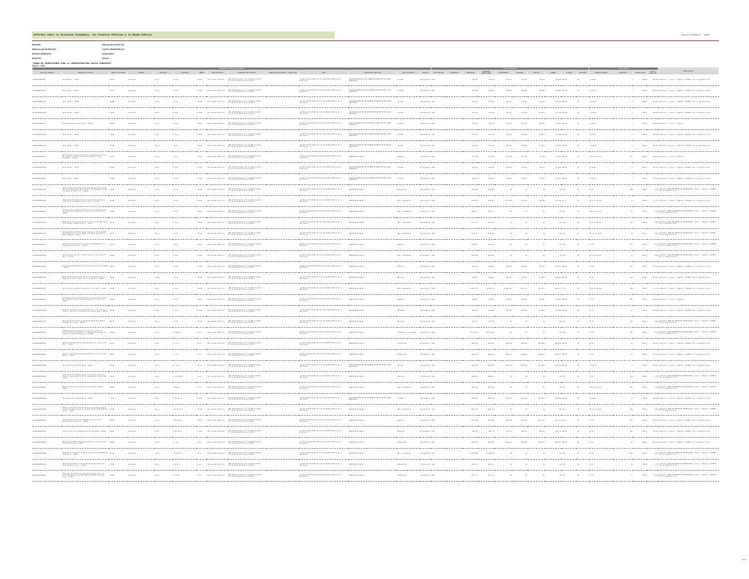Informes sobre la Situación Económica, las Finanzas Públicas y la Deuda Pública
Cuarto Trimestre 2016
REPORTE: GESTIÓN DE PROYECTOS
PERIODO QUE SE REPORTA: CUARTO TRIMESTRE 2016
ENTIDAD FEDERATIVA: GUANAJUATO
MUNICIPIO: CELAYA
"FONDO DE APORTACIONES PARA LA INFRAESTRUCTURA SOCIAL MUNICIPAL"
Total: 158
| Información General del Proyecto | | | | | | | | | | | | | | Avance Financiero | | | | | | | | | | Avance Físico | | | | Observaciones |
| --- | --- | --- | --- | --- | --- | --- | --- | --- | --- | --- | --- | --- | --- | --- | --- | --- | --- | --- | --- | --- | --- | --- | --- | --- | --- | --- | --- | --- |
| Clave del Proyecto | Nombre del Proyecto | Número de Proyecto | Entidad | Municipio | Localidad | Ámbito | Tipo de Recurso | Programa Fondo Convenio | Programa Fondo Convenio - Específico | Ramo | Institución Ejecutora | Tipo de Proyecto | Estatus | Ciclo Recurso | Presupuesto | Modificado | Recaudado (Ministrado) | Comprometido | Devengado | Ejercido | Pagado | % Avance | Reintegro | Unidad de Medida | Población | Avance Anual | Avance Acumulado | |
| GUA16160300766447 | Imuvi Sedatu - 243782 | 243782 | Guanajuato | Celaya | Celaya | Urbano | Aportaciones Federales | I004 FAIS Municipal y de las Demarcaciones Territoriales del Distrito Federal | | 33-Aportaciones Federales para Entidades Federativas y Municipios | INSTITUTO MUNICIPAL DE VIVIENDA DE MUNICIPIO DE CELAYA GUANAJUATO | Vivienda | En Ejecución | 2016 | | $40,929 | $40,929 | $40,929 | $40,929 | $40,929 | $40,929 | 100.00 | $0 | Vivienda | 1 | 100.00 | 100.00 | Financiera: / Física: / Registro: SISTEMA: Pasa al siguiente nivel. |
| GUA16160300766448 | Imuvi Sedatu - 243769 | 243769 | Guanajuato | Celaya | Celaya | Urbano | Aportaciones Federales | I004 FAIS Municipal y de las Demarcaciones Territoriales del Distrito Federal | | 33-Aportaciones Federales para Entidades Federativas y Municipios | INSTITUTO MUNICIPAL DE VIVIENDA DE MUNICIPIO DE CELAYA GUANAJUATO | Vivienda | En Ejecución | 2016 | | $81,858 | $81,858 | $81,858 | $81,858 | $81,858 | $81,858 | 100.00 | $0 | Vivienda | 2 | 100.00 | 100.00 | Financiera: / Física: / Registro: SISTEMA: Pasa al siguiente nivel. |
| GUA16160300766449 | Imuvi Sedatu - 243885 | 243885 | Guanajuato | Celaya | Celaya | Urbano | Aportaciones Federales | I004 FAIS Municipal y de las Demarcaciones Territoriales del Distrito Federal | | 33-Aportaciones Federales para Entidades Federativas y Municipios | INSTITUTO MUNICIPAL DE VIVIENDA DE MUNICIPIO DE CELAYA GUANAJUATO | Vivienda | En Ejecución | 2016 | | $40,929 | $40,929 | $40,929 | $40,929 | $40,929 | $40,929 | 100.00 | $0 | Vivienda | 1 | 100.00 | 100.00 | Financiera: / Física: / Registro: SISTEMA: Pasa al siguiente nivel. |
| GUA16160300766450 | Imuvi Sedatu - 243813 | 243813 | Guanajuato | Celaya | Celaya | Urbano | Aportaciones Federales | I004 FAIS Municipal y de las Demarcaciones Territoriales del Distrito Federal | | 33-Aportaciones Federales para Entidades Federativas y Municipios | INSTITUTO MUNICIPAL DE VIVIENDA DE MUNICIPIO DE CELAYA GUANAJUATO | Vivienda | En Ejecución | 2016 | | $40,929 | $40,929 | $40,929 | $40,929 | $40,929 | $40,929 | 100.00 | $0 | Vivienda | 1 | 100.00 | 100.00 | Financiera: / Física: / Registro: SISTEMA: Pasa al siguiente nivel. |
| GUA16160300766451 | Mejoramiento De Vivienda Imuvi - 243201 | 243201 | Guanajuato | Celaya | Celaya | Urbano | Aportaciones Federales | I004 FAIS Municipal y de las Demarcaciones Territoriales del Distrito Federal | | 33-Aportaciones Federales para Entidades Federativas y Municipios | INSTITUTO MUNICIPAL DE VIVIENDA DE MUNICIPIO DE CELAYA GUANAJUATO | Vivienda | En Ejecución | 2016 | | $53,695 | $53,695 | $53,695 | $53,695 | $53,695 | $53,695 | 100.00 | $0 | Vivienda | 1 | 100.00 | 100.00 | Financiera: / Física: / Registro: |
| GUA16160300766452 | Imuvi Sedatu - 243836 | 243836 | Guanajuato | Celaya | Celaya | Urbano | Aportaciones Federales | I004 FAIS Municipal y de las Demarcaciones Territoriales del Distrito Federal | | 33-Aportaciones Federales para Entidades Federativas y Municipios | INSTITUTO MUNICIPAL DE VIVIENDA DE MUNICIPIO DE CELAYA GUANAJUATO | Vivienda | En Ejecución | 2016 | | $40,929 | $40,929 | $40,929 | $40,929 | $40,929 | $40,929 | 100.00 | $0 | Vivienda | 1 | 100.00 | 100.00 | Financiera: / Física: / Registro: SISTEMA: Pasa al siguiente nivel. |
| GUA16160300766453 | Imuvi Sedatu - 244020 | 244020 | Guanajuato | Celaya | Celaya | Urbano | Aportaciones Federales | I004 FAIS Municipal y de las Demarcaciones Territoriales del Distrito Federal | | 33-Aportaciones Federales para Entidades Federativas y Municipios | INSTITUTO MUNICIPAL DE VIVIENDA DE MUNICIPIO DE CELAYA GUANAJUATO | Vivienda | En Ejecución | 2016 | | $40,929 | $40,929 | $40,929 | $40,929 | $40,929 | $40,929 | 100.00 | $0 | Vivienda | 1 | 100.00 | 100.00 | Financiera: / Física: / Registro: SISTEMA: Pasa al siguiente nivel. |
| GUA16160300766454 | Reforzamiento De Barda Perimetral Y Suministro De Pintura De La Escuela Primaria Juan Zumarraga De La Colonia Cuauhtemoc - 243799 | 243799 | Guanajuato | Celaya | Celaya | Urbano | Aportaciones Federales | I004 FAIS Municipal y de las Demarcaciones Territoriales del Distrito Federal | | 33-Aportaciones Federales para Entidades Federativas y Municipios | MUNICIPIO DE CELAYA | Educación | En Ejecución | 2016 | | $77,560 | $77,560 | $77,560 | $77,560 | $77,560 | $77,560 | 100.00 | $0 | Metros lineales | 194 | 100.00 | 100.00 | Financiera: / Física: / Registro: |
| GUA16160300766455 | Imuvi Sedatu - 243793 | 243793 | Guanajuato | Celaya | Celaya | Urbano | Aportaciones Federales | I004 FAIS Municipal y de las Demarcaciones Territoriales del Distrito Federal | | 33-Aportaciones Federales para Entidades Federativas y Municipios | INSTITUTO MUNICIPAL DE VIVIENDA DE MUNICIPIO DE CELAYA GUANAJUATO | Vivienda | En Ejecución | 2016 | | $40,929 | $40,929 | $40,929 | $40,929 | $40,929 | $40,929 | 100.00 | $0 | Vivienda | 1 | 100.00 | 100.00 | Financiera: / Física: / Registro: SISTEMA: Pasa al siguiente nivel. |
| GUA16160300766456 | Imuvi Sedatu - 243915 | 243915 | Guanajuato | Celaya | Celaya | Urbano | Aportaciones Federales | I004 FAIS Municipal y de las Demarcaciones Territoriales del Distrito Federal | | 33-Aportaciones Federales para Entidades Federativas y Municipios | INSTITUTO MUNICIPAL DE VIVIENDA DE MUNICIPIO DE CELAYA GUANAJUATO | Vivienda | En Ejecución | 2016 | | $40,929 | $40,929 | $40,929 | $40,929 | $40,929 | $40,929 | 100.00 | $0 | Vivienda | 1 | 100.00 | 100.00 | Financiera: / Física: / Registro: SISTEMA: Pasa al siguiente nivel. |
| GUA16160300766457 | Ampliacion De Red De Distribución De Energia Electrica En Las Calles Santa Ines Santa Teresa Y Los Caminantes Tramo Prol Emiliano Zapata A S - 235252 | 235252 | Guanajuato | Celaya | Celaya | Urbano | Aportaciones Federales | I004 FAIS Municipal y de las Demarcaciones Territoriales del Distrito Federal | | 33-Aportaciones Federales para Entidades Federativas y Municipios | MUNICIPIO DE CELAYA | Urbanización | En Ejecución | 2016 | | $430,000 | $430,000 | $0 | $0 | $0 | $0 | 0.00 | $0 | Otros | 100 | 100.00 | 0.00 | Financiera: OBRA EN PROCESO DE CONTRATACIÓN / Física: / Registro: SISTEMA: Pasa al siguiente nivel. |
| GUA16160300766458 | Construccion De Red De Drenaje Calle Lago De Camecuaro Tramo De La Calle Monte Tauro Al Norte - 234926 | 234926 | Guanajuato | Celaya | Celaya | Urbano | Aportaciones Federales | I004 FAIS Municipal y de las Demarcaciones Territoriales del Distrito Federal | | 33-Aportaciones Federales para Entidades Federativas y Municipios | MUNICIPIO DE CELAYA | Agua y saneamiento | En Ejecución | 2016 | | $122,587 | $122,587 | $122,587 | $39,483 | $39,483 | $39,483 | 32.21 | $0 | Metros lineales | 75 | 100.00 | 32.21 | Financiera: / Física: / Registro: SISTEMA: Pasa al siguiente nivel. |
| GUA16160300766459 | Ampliacion De La Red De Drenaje De La Priv Cienega Tramo Calle Dos Rios A Fondo De La Calle Col Villas De Celaya - 234883 | 234883 | Guanajuato | Celaya | Celaya | Urbano | Aportaciones Federales | I004 FAIS Municipal y de las Demarcaciones Territoriales del Distrito Federal | | 33-Aportaciones Federales para Entidades Federativas y Municipios | MUNICIPIO DE CELAYA | Agua y saneamiento | En Ejecución | 2016 | | $190,357 | $190,357 | $0 | $0 | $0 | $0 | 0.00 | $0 | Metros lineales | 80 | 100.00 | 0.00 | Financiera: OBRA EN PROCESO DE CONTRATACIÓN / Física: / Registro: SISTEMA: Pasa al siguiente nivel. |
| GUA16160300766460 | Rehabilitacion De La Red De Drenaje De La Calle Roma Tramo Calle Venecia A Fondo De Calle - 232427 | 232427 | Guanajuato | Celaya | Celaya | Urbano | Aportaciones Federales | I004 FAIS Municipal y de las Demarcaciones Territoriales del Distrito Federal | | 33-Aportaciones Federales para Entidades Federativas y Municipios | MUNICIPIO DE CELAYA | Agua y saneamiento | En Ejecución | 2016 | | $342,797 | $342,797 | $0 | $0 | $0 | $0 | 0.00 | $0 | Metros lineales | 210 | 100.00 | 0.00 | Financiera: OBRA EN PROCESO DE CONTRATACIÓN / Física: / Registro: SISTEMA: Pasa al siguiente nivel. |
| GUA16160300766461 | Ampliacion De La Red De Drenaje Sanitario Y De La Red De Agua Potable De La Calle Nogal Tramo Redes Existentes A Calle Tabachin - 234774 | 234774 | Guanajuato | Celaya | Celaya | Urbano | Aportaciones Federales | I004 FAIS Municipal y de las Demarcaciones Territoriales del Distrito Federal | | 33-Aportaciones Federales para Entidades Federativas y Municipios | MUNICIPIO DE CELAYA | Agua y saneamiento | En Ejecución | 2016 | | $379,982 | $379,982 | $0 | $0 | $0 | $0 | 0.00 | $0 | Metros lineales | 25 | 100.00 | 0.00 | Financiera: OBRA EN PROCESO DE CONTRATACIÓN / Física: / Registro: SISTEMA: Pasa al siguiente nivel. |
| GUA16160300766462 | Rehabilitacion De Aulas Del Jardin De Niñosemerma De La Colonia Emiliano Zapata - 232493 | 232493 | Guanajuato | Celaya | Celaya | Urbano | Aportaciones Federales | I004 FAIS Municipal y de las Demarcaciones Territoriales del Distrito Federal | | 33-Aportaciones Federales para Entidades Federativas y Municipios | MUNICIPIO DE CELAYA | Educación | En Ejecución | 2016 | | $666,554 | $666,554 | $0 | $0 | $0 | $0 | 0.00 | $0 | Otros | 250 | 100.00 | 0.00 | Financiera: OBRA EN PROCESO DE CONTRATACIÓN / Física: / Registro: SISTEMA: Pasa al siguiente nivel. |
| GUA16160300766464 | Red De Drenaje Prol Ajo Tramo De Jalisco A Ajo Santa Rita Norte - 212210 | 212210 | Guanajuato | Celaya | Celaya | Urbano | Aportaciones Federales | I004 FAIS Municipal y de las Demarcaciones Territoriales del Distrito Federal | | 33-Aportaciones Federales para Entidades Federativas y Municipios | MUNICIPIO DE CELAYA | Agua y saneamiento | En Ejecución | 2016 | | $120,086 | $120,086 | $0 | $0 | $0 | $0 | 0.00 | $0 | Metros lineales | 75 | 100.00 | 0.00 | Financiera: OBRA EN PROCESO DE CONTRATACIÓN / Física: / Registro: SISTEMA: Pasa al siguiente nivel. |
| GUA16160300766465 | Mejoramiento De Aula Del Jardin De Niños Jaime Torres Bodet - 209732 | 209732 | Guanajuato | Celaya | Celaya | Urbano | Aportaciones Federales | I004 FAIS Municipal y de las Demarcaciones Territoriales del Distrito Federal | | 33-Aportaciones Federales para Entidades Federativas y Municipios | MUNICIPIO DE CELAYA | Educación | En Ejecución | 2016 | | $13,993 | $13,993 | $13,993 | $13,993 | $13,993 | $13,993 | 100.00 | $0 | Otros | 239 | 100.00 | 100.00 | Financiera: / Física: / Registro: SISTEMA: Pasa al siguiente nivel. |
| GUA16160300766466 | Reforzamiento De Barda Perimetral De La Escuela Primaria Diego Rivera De La Colonia Tierra Y Libertad - 209853 | 209853 | Guanajuato | Celaya | Celaya | Urbano | Aportaciones Federales | I004 FAIS Municipal y de las Demarcaciones Territoriales del Distrito Federal | | 33-Aportaciones Federales para Entidades Federativas y Municipios | MUNICIPIO DE CELAYA | Educación | En Ejecución | 2016 | | $40,827 | $40,827 | $40,827 | $40,827 | $40,827 | $40,827 | 100.00 | $0 | Otros | 229 | 100.00 | 100.00 | Financiera: / Física: / Registro: SISTEMA: Pasa al siguiente nivel. |
| GUA16160300766467 | Ampliacion De La Red De Drenaje En La Col Lagos - 212266 | 212266 | Guanajuato | Celaya | Celaya | Urbano | Aportaciones Federales | I004 FAIS Municipal y de las Demarcaciones Territoriales del Distrito Federal | | 33-Aportaciones Federales para Entidades Federativas y Municipios | MUNICIPIO DE CELAYA | Agua y saneamiento | En Ejecución | 2016 | | $1,052,478 | $1,052,478 | $1,052,478 | $341,147 | $341,147 | $341,147 | 32.41 | $0 | Metros lineales | 885 | 100.00 | 32.41 | Financiera: / Física: / Registro: SISTEMA: Pasa al siguiente nivel. |
| GUA16160300766468 | Mejoramiento De La Barda Perimetral Con Aplanado Y Pintura De La Escuela Primaria Miguel Hidalgo Col Tres Guerras - 210163 | 210163 | Guanajuato | Celaya | Celaya | Urbano | Aportaciones Federales | I004 FAIS Municipal y de las Demarcaciones Territoriales del Distrito Federal | | 33-Aportaciones Federales para Entidades Federativas y Municipios | MUNICIPIO DE CELAYA | Educación | En Ejecución | 2016 | | $68,087 | $68,087 | $68,087 | $68,087 | $68,087 | $68,087 | 100.00 | $0 | Otros | 200 | 100.00 | 100.00 | Financiera: / Física: / Registro: |
| GUA16160300766469 | Rehabilitacion Electrica Y Barda Perimetral De La Escuela Primaria Jose Maria Luis Mora De La Colonia Lagos - 209945 | 209945 | Guanajuato | Celaya | Celaya | Urbano | Aportaciones Federales | I004 FAIS Municipal y de las Demarcaciones Territoriales del Distrito Federal | | 33-Aportaciones Federales para Entidades Federativas y Municipios | MUNICIPIO DE CELAYA | Educación | En Ejecución | 2016 | | $99,003 | $99,003 | $99,003 | $99,003 | $99,003 | $99,003 | 100.00 | $0 | Otros | 446 | 100.00 | 100.00 | Financiera: / Física: / Registro: SISTEMA: Pasa al siguiente nivel. |
| GUA16160300766470 | Mejoramiento De Aula En El Jardin De Niños Jose Joaquin Fernandez De Lizardi - 209767 | 209767 | Guanajuato | Celaya | Celaya | Urbano | Aportaciones Federales | I004 FAIS Municipal y de las Demarcaciones Territoriales del Distrito Federal | | 33-Aportaciones Federales para Entidades Federativas y Municipios | MUNICIPIO DE CELAYA | Educación | En Ejecución | 2016 | | $42,047 | $42,047 | $0 | $0 | $0 | $0 | 0.00 | $0 | Otros | 109 | 100.00 | 0.00 | Financiera: OBRA EN PROCESO DE CONTRATACIÓN / Física: / Registro: SISTEMA: Pasa al siguiente nivel. |
| GUA16160300766498 | Rehabilitacion De Camino Rural A Base De Carpeta De Concreto Asfaltico Camino A La Comunidad De Los Aguirres Tramo Carr Juventino Rosas Marl - 253892 | 253892 | Guanajuato | Celaya | Los Aguirre | Rural | Aportaciones Federales | I004 FAIS Municipal y de las Demarcaciones Territoriales del Distrito Federal | | 33-Aportaciones Federales para Entidades Federativas y Municipios | MUNICIPIO DE CELAYA | Transportes y vialidades | En Ejecución | 2016 | | $3,774,684 | $3,774,684 | $0 | $0 | $0 | $0 | 0.00 | $0 | Otros | 386 | 100.00 | 0.00 | Financiera: OBRA EN PROCESO DE CONTRATACIÓN / Física: / Registro: SISTEMA: Pasa al siguiente nivel. |
| GUA16160300766499 | Ampliacion De Red De Distribucion Electrica Calle Privada Perez - 236174 | 236174 | Guanajuato | Celaya | La Cruz | Rural | Aportaciones Federales | I004 FAIS Municipal y de las Demarcaciones Territoriales del Distrito Federal | | 33-Aportaciones Federales para Entidades Federativas y Municipios | MUNICIPIO DE CELAYA | Urbanización | En Ejecución | 2016 | | $158,250 | $158,250 | $158,250 | $158,250 | $158,250 | $158,250 | 100.00 | $0 | Otros | 35 | 100.00 | 100.00 | Financiera: / Física: / Registro: SISTEMA: Pasa al siguiente nivel. |
| GUA16160300766500 | Ampliacion De Red De Distribucion Electrica Calle Privada Aguirre - 235372 | 235372 | Guanajuato | Celaya | La Cruz | Rural | Aportaciones Federales | I004 FAIS Municipal y de las Demarcaciones Territoriales del Distrito Federal | | 33-Aportaciones Federales para Entidades Federativas y Municipios | MUNICIPIO DE CELAYA | Urbanización | En Ejecución | 2016 | | $268,296 | $268,296 | $268,296 | $268,296 | $268,296 | $268,296 | 100.00 | $0 | Otros | 40 | 100.00 | 100.00 | Financiera: / Física: / Registro: SISTEMA: Pasa al siguiente nivel. |
| GUA16160300766501 | Mejoramiento De Vivienda Imuvi - 243533 | 243533 | Guanajuato | Celaya | El Cuije | Rural | Aportaciones Federales | I004 FAIS Municipal y de las Demarcaciones Territoriales del Distrito Federal | | 33-Aportaciones Federales para Entidades Federativas y Municipios | INSTITUTO MUNICIPAL DE VIVIENDA DE MUNICIPIO DE CELAYA GUANAJUATO | Vivienda | En Ejecución | 2016 | | $145,578 | $145,578 | $145,578 | $145,578 | $145,578 | $145,578 | 100.00 | $0 | Vivienda | 3 | 100.00 | 100.00 | Financiera: / Física: / Registro: SISTEMA: Pasa al siguiente nivel. |
| GUA16160300766502 | Construcción De Comedor Escolar Y Cocina En La Escuela Primaria Vicente Guerrero En La Comunidad De Los Galvanes - 254297 | 254297 | Guanajuato | Celaya | Los Galvanes | Rural | Aportaciones Federales | I004 FAIS Municipal y de las Demarcaciones Territoriales del Distrito Federal | | 33-Aportaciones Federales para Entidades Federativas y Municipios | MUNICIPIO DE CELAYA | Educación | En Ejecución | 2016 | | $668,521 | $668,521 | $0 | $0 | $0 | $0 | 0.00 | $0 | Otros | 125 | 100.00 | 0.00 | Financiera: OBRA EN PROCESO DE CONTRATACIÓN / Física: / Registro: SISTEMA: Pasa al siguiente nivel. |
| GUA16160300766503 | Red De Drenaje Sanitario En La Calle Ignacio Allende - 255306 | 255306 | Guanajuato | Celaya | Jáuregui | Rural | Aportaciones Federales | I004 FAIS Municipal y de las Demarcaciones Territoriales del Distrito Federal | | 33-Aportaciones Federales para Entidades Federativas y Municipios | MUNICIPIO DE CELAYA | Agua y saneamiento | En Ejecución | 2016 | | $907,053 | $907,053 | $0 | $0 | $0 | $0 | 0.00 | $0 | Metros lineales | 210 | 100.00 | 0.00 | Financiera: OBRA EN PROCESO DE CONTRATACIÓN / Física: / Registro: SISTEMA: Pasa al siguiente nivel. |
| GUA16160300766504 | Mejoramiento De Vivienda Imuvi - 243644 | 243644 | Guanajuato | Celaya | Juan Martín | Urbano | Aportaciones Federales | I004 FAIS Municipal y de las Demarcaciones Territoriales del Distrito Federal | | 33-Aportaciones Federales para Entidades Federativas y Municipios | INSTITUTO MUNICIPAL DE VIVIENDA DE MUNICIPIO DE CELAYA GUANAJUATO | Vivienda | En Ejecución | 2016 | | $753,395 | $753,395 | $753,395 | $753,395 | $753,395 | $753,395 | 100.00 | $0 | Vivienda | 16 | 100.00 | 100.00 | Financiera: / Física: / Registro: SISTEMA: Pasa al siguiente nivel. |
| GUA16160300766505 | Rehabilitacion De La Red De Drenaje Calle Ignacio Ramirez Tramo Calle Benito Juarez A Camino A Trojes Comunidad Juan Martin - 226354 | 226354 | Guanajuato | Celaya | Juan Martín | Urbano | Aportaciones Federales | I004 FAIS Municipal y de las Demarcaciones Territoriales del Distrito Federal | | 33-Aportaciones Federales para Entidades Federativas y Municipios | MUNICIPIO DE CELAYA | Agua y saneamiento | En Ejecución | 2016 | | $669,315 | $669,315 | $0 | $0 | $0 | $0 | 0.00 | $0 | Metros lineales | 185 | 100.00 | 0.00 | Financiera: OBRA EN PROCESO DE CONTRATACIÓN / Física: / Registro: SISTEMA: Pasa al siguiente nivel. |
| GUA16160300766506 | Barda Perimetral De La Telesecundaria Treinta De La Comunidad De Juan Martin - 210360 | 210360 | Guanajuato | Celaya | Juan Martín | Urbano | Aportaciones Federales | I004 FAIS Municipal y de las Demarcaciones Territoriales del Distrito Federal | | 33-Aportaciones Federales para Entidades Federativas y Municipios | MUNICIPIO DE CELAYA | Educación | En Ejecución | 2016 | | $321,828 | $321,828 | $321,828 | $321,423 | $321,423 | $321,423 | 99.87 | $0 | Otros | 180 | 100.00 | 100.00 | Financiera: / Física: / Registro: SISTEMA: Pasa al siguiente nivel. |
| GUA16160300766507 | Piso De Loseta Para Videobachillerato Del Sabes - 210465 | 210465 | Guanajuato | Celaya | Juan Martín | Urbano | Aportaciones Federales | I004 FAIS Municipal y de las Demarcaciones Territoriales del Distrito Federal | | 33-Aportaciones Federales para Entidades Federativas y Municipios | MUNICIPIO DE CELAYA | Educación | En Ejecución | 2016 | | $50,731 | $50,731 | $50,731 | $50,731 | $50,731 | $50,731 | 100.00 | $0 | Otros | 100 | 100.00 | 100.00 | Financiera: / Física: / Registro: SISTEMA: Pasa al siguiente nivel. |
| GUA16160300766508 | Ampliacion De Red De Distribucion Electrica Calle Tercera Privada Revolucion - 235612 | 235612 | Guanajuato | Celaya | La Luz | Rural | Aportaciones Federales | I004 FAIS Municipal y de las Demarcaciones Territoriales del Distrito Federal | | 33-Aportaciones Federales para Entidades Federativas y Municipios | MUNICIPIO DE CELAYA | Urbanización | En Ejecución | 2016 | | $252,012 | $252,012 | $252,012 | $252,012 | $252,012 | $252,012 | 100.00 | $0 | Otros | 50 | 100.00 | 100.00 | Financiera: / Física: / Registro: SISTEMA: Pasa al siguiente nivel. |
| GUA16160300766509 | Construccion Recolector De Agua Pluvial En La Comunidad De Los Mancera - 226336 | 226336 | Guanajuato | Celaya | Los Mancera | Rural | Aportaciones Federales | I004 FAIS Municipal y de las Demarcaciones Territoriales del Distrito Federal | | 33-Aportaciones Federales para Entidades Federativas y Municipios | MUNICIPIO DE CELAYA | Agua y saneamiento | En Ejecución | 2016 | | $1,500,000 | $1,500,000 | $0 | $0 | $0 | $0 | 0.00 | $0 | Otros | 2,250 | 100.00 | 0.00 | Financiera: OBRA EN PROCESO DE CONTRATACIÓN / Física: / Registro: SISTEMA: Pasa al siguiente nivel. |
| GUA16160300766510 | Ampliacion De Red De Distribución De Energia Electrica Calle Francisco Villa - 247318 | 247318 | Guanajuato | Celaya | Ojo Seco | Rural | Aportaciones Federales | I004 FAIS Municipal y de las Demarcaciones Territoriales del Distrito Federal | | 33-Aportaciones Federales para Entidades Federativas y Municipios | MUNICIPIO DE CELAYA | Urbanización | En Ejecución | 2016 | | $290,335 | $290,335 | $0 | $0 | $0 | $0 | 0.00 | $0 | Otros | 88 | 100.00 | 0.00 | Financiera: OBRA EN PROCESO DE CONTRATACIÓN / Física: / Registro: SISTEMA: Pasa al siguiente nivel. |
| GUA16160300766511 | Ampliacion De Red De Distribucion De Energia Electrica Calle Rubi Agua Marinatramo Ignacio Allende A Fondo De Calle - 247263 | 247263 | Guanajuato | Celaya | Ojo Seco | Rural | Aportaciones Federales | I004 FAIS Municipal y de las Demarcaciones Territoriales del Distrito Federal | | 33-Aportaciones Federales para Entidades Federativas y Municipios | MUNICIPIO DE CELAYA | Urbanización | En Ejecución | 2016 | | $254,172 | $254,172 | $0 | $0 | $0 | $0 | 0.00 | $0 | Otros | 45 | 100.00 | 0.00 | Financiera: OBRA EN PROCESO DE CONTRATACIÓN / Física: / Registro: SISTEMA: Pasa al siguiente nivel. |
4 de 4